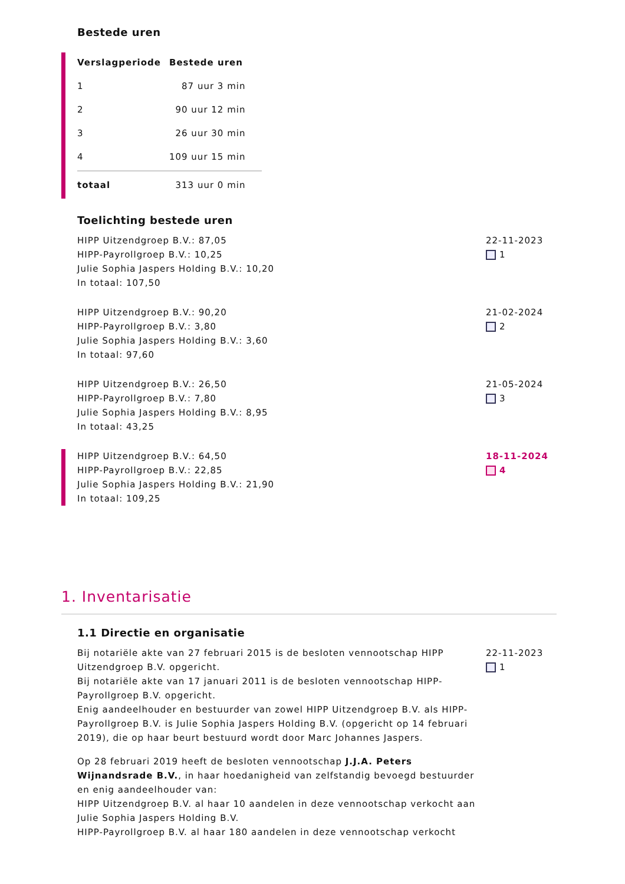Bestede uren
| Verslagperiode | Bestede uren |
| --- | --- |
| 1 | 87 uur 3 min |
| 2 | 90 uur 12 min |
| 3 | 26 uur 30 min |
| 4 | 109 uur 15 min |
| totaal | 313 uur 0 min |
Toelichting bestede uren
HIPP Uitzendgroep B.V.: 87,05
HIPP-Payrollgroep B.V.: 10,25
Julie Sophia Jaspers Holding B.V.: 10,20
In totaal: 107,50
22-11-2023
1
HIPP Uitzendgroep B.V.: 90,20
HIPP-Payrollgroep B.V.: 3,80
Julie Sophia Jaspers Holding B.V.: 3,60
In totaal: 97,60
21-02-2024
2
HIPP Uitzendgroep B.V.: 26,50
HIPP-Payrollgroep B.V.: 7,80
Julie Sophia Jaspers Holding B.V.: 8,95
In totaal: 43,25
21-05-2024
3
HIPP Uitzendgroep B.V.: 64,50
HIPP-Payrollgroep B.V.: 22,85
Julie Sophia Jaspers Holding B.V.: 21,90
In totaal: 109,25
18-11-2024
4
1. Inventarisatie
1.1 Directie en organisatie
Bij notariële akte van 27 februari 2015 is de besloten vennootschap HIPP Uitzendgroep B.V. opgericht.
Bij notariële akte van 17 januari 2011 is de besloten vennootschap HIPP-Payrollgroep B.V. opgericht.
Enig aandeelhouder en bestuurder van zowel HIPP Uitzendgroep B.V. als HIPP-Payrollgroep B.V. is Julie Sophia Jaspers Holding B.V. (opgericht op 14 februari 2019), die op haar beurt bestuurd wordt door Marc Johannes Jaspers.
Op 28 februari 2019 heeft de besloten vennootschap J.J.A. Peters Wijnandsrade B.V., in haar hoedanigheid van zelfstandig bevoegd bestuurder en enig aandeelhouder van:
HIPP Uitzendgroep B.V. al haar 10 aandelen in deze vennootschap verkocht aan Julie Sophia Jaspers Holding B.V.
HIPP-Payrollgroep B.V. al haar 180 aandelen in deze vennootschap verkocht
22-11-2023
1